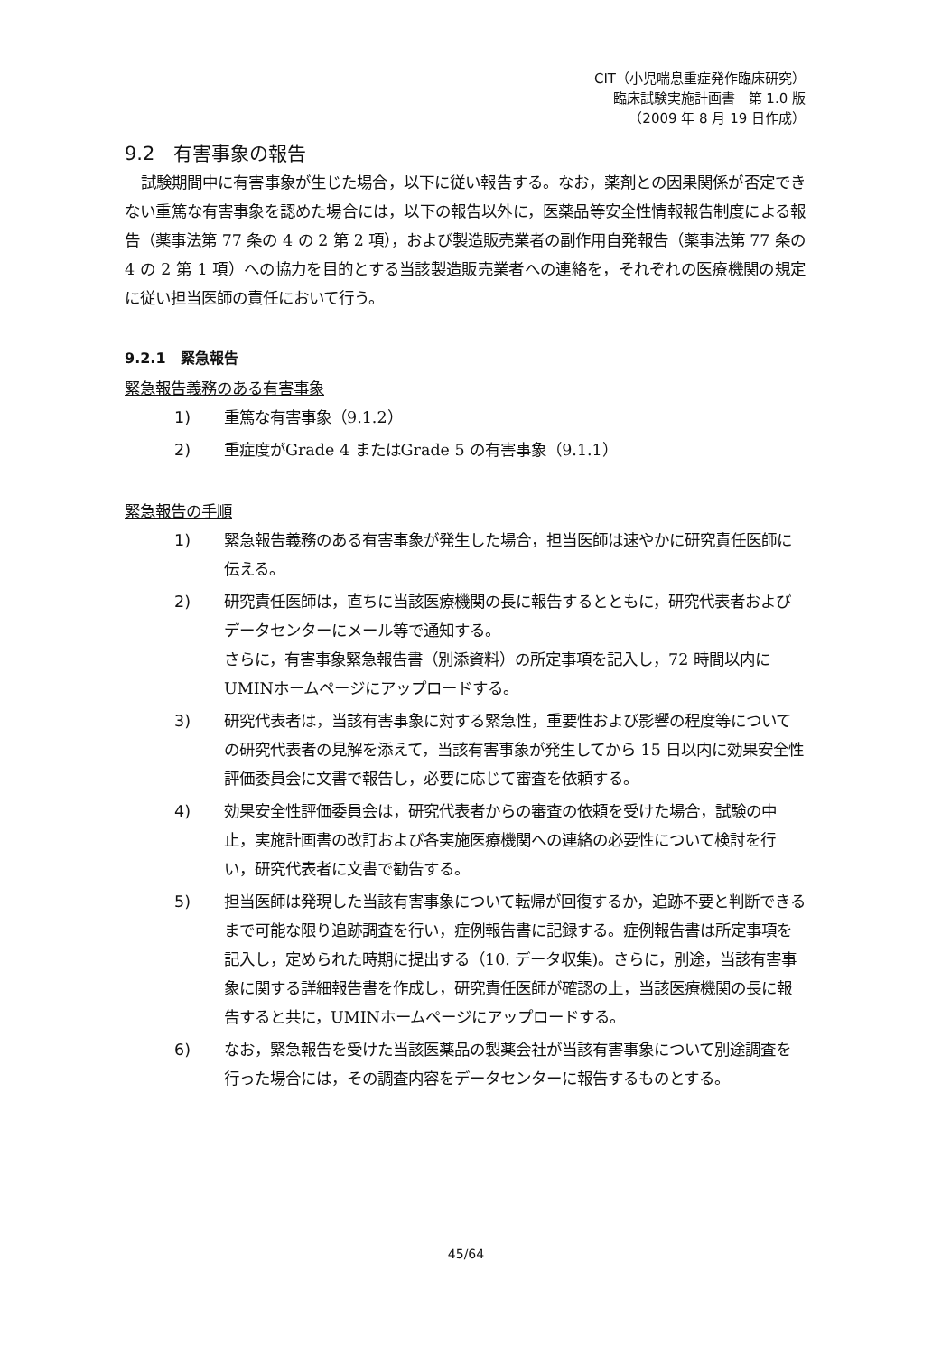CIT（小児喘息重症発作臨床研究）
臨床試験実施計画書　第 1.0 版
（2009 年 8 月 19 日作成）
9.2　有害事象の報告
試験期間中に有害事象が生じた場合，以下に従い報告する。なお，薬剤との因果関係が否定できない重篤な有害事象を認めた場合には，以下の報告以外に，医薬品等安全性情報報告制度による報告（薬事法第 77 条の 4 の 2 第 2 項），および製造販売業者の副作用自発報告（薬事法第 77 条の 4 の 2 第 1 項）への協力を目的とする当該製造販売業者への連絡を，それぞれの医療機関の規定に従い担当医師の責任において行う。
9.2.1　緊急報告
緊急報告義務のある有害事象
1) 重篤な有害事象（9.1.2）
2) 重症度がGrade 4 またはGrade 5 の有害事象（9.1.1）
緊急報告の手順
1) 緊急報告義務のある有害事象が発生した場合，担当医師は速やかに研究責任医師に伝える。
2) 研究責任医師は，直ちに当該医療機関の長に報告するとともに，研究代表者およびデータセンターにメール等で通知する。
さらに，有害事象緊急報告書（別添資料）の所定事項を記入し，72 時間以内にUMINホームページにアップロードする。
3) 研究代表者は，当該有害事象に対する緊急性，重要性および影響の程度等についての研究代表者の見解を添えて，当該有害事象が発生してから 15 日以内に効果安全性評価委員会に文書で報告し，必要に応じて審査を依頼する。
4) 効果安全性評価委員会は，研究代表者からの審査の依頼を受けた場合，試験の中止，実施計画書の改訂および各実施医療機関への連絡の必要性について検討を行い，研究代表者に文書で勧告する。
5) 担当医師は発現した当該有害事象について転帰が回復するか，追跡不要と判断できるまで可能な限り追跡調査を行い，症例報告書に記録する。症例報告書は所定事項を記入し，定められた時期に提出する（10. データ収集)。さらに，別途，当該有害事象に関する詳細報告書を作成し，研究責任医師が確認の上，当該医療機関の長に報告すると共に，UMINホームページにアップロードする。
6) なお，緊急報告を受けた当該医薬品の製薬会社が当該有害事象について別途調査を行った場合には，その調査内容をデータセンターに報告するものとする。
45/64